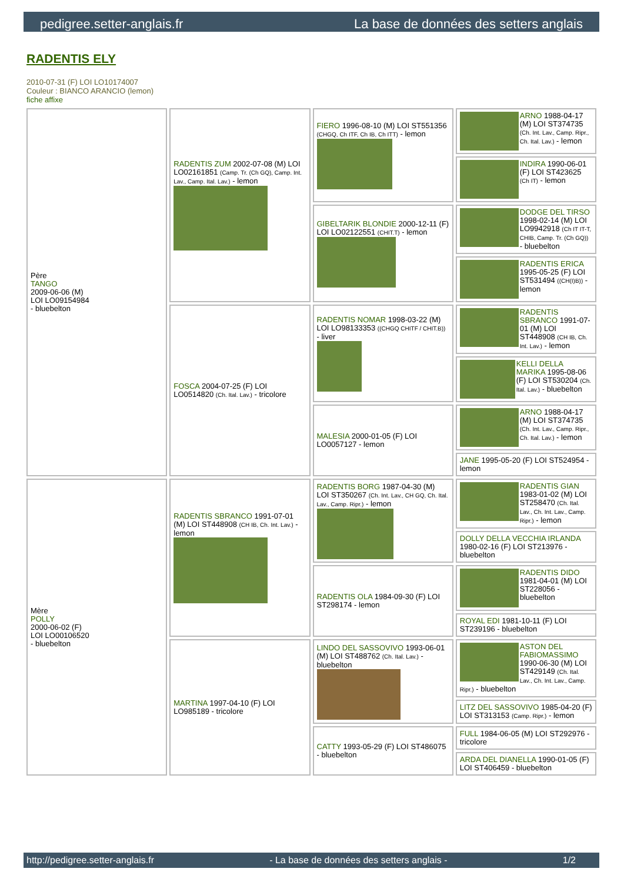pedigree.setter-anglais.fr La base de données des setters anglais
RADENTIS ELY
2010-07-31 (F) LOI LO10174007
Couleur : BIANCO ARANCIO (lemon)
fiche affixe
| Père TANGO 2009-06-06 (M) LOI LO09154984 - bluebelton | RADENTIS ZUM 2002-07-08 (M) LOI LO02161851 (Camp. Tr. (Ch GQ), Camp. Int. Lav., Camp. Ital. Lav.) - lemon | FIERO 1996-08-10 (M) LOI ST551356 (CHGQ, Ch ITF, Ch IB, Ch ITT) - lemon | ARNO 1988-04-17 (M) LOI ST374735 (Ch. Int. Lav., Camp. Ripr., Ch. Ital. Lav.) - lemon |
| | | | INDIRA 1990-06-01 (F) LOI ST423625 (Ch IT) - lemon |
| | | GIBELTARIK BLONDIE 2000-12-11 (F) LOI LO02122551 (CHIT.T) - lemon | DODGE DEL TIRSO 1998-02-14 (M) LOI LO9942918 (Ch IT IT-T, CHIB, Camp. Tr. (Ch GQ)) - bluebelton |
| | | | RADENTIS ERICA 1995-05-25 (F) LOI ST531494 ((CH(I)B)) - lemon |
| | FOSCA 2004-07-25 (F) LOI LO0514820 (Ch. Ital. Lav.) - tricolore | RADENTIS NOMAR 1998-03-22 (M) LOI LO98133353 ((CHGQ CHITF / CHIT.B)) - liver | RADENTIS SBRANCO 1991-07-01 (M) LOI ST448908 (CH IB, Ch. Int. Lav.) - lemon |
| | | | KELLI DELLA MARIKA 1995-08-06 (F) LOI ST530204 (Ch. Ital. Lav.) - bluebelton |
| | | MALESIA 2000-01-05 (F) LOI LO0057127 - lemon | ARNO 1988-04-17 (M) LOI ST374735 (Ch. Int. Lav., Camp. Ripr., Ch. Ital. Lav.) - lemon |
| | | | JANE 1995-05-20 (F) LOI ST524954 - lemon |
| Mère POLLY 2000-06-02 (F) LOI LO00106520 - bluebelton | RADENTIS SBRANCO 1991-07-01 (M) LOI ST448908 (CH IB, Ch. Int. Lav.) - lemon | RADENTIS BORG 1987-04-30 (M) LOI ST350267 (Ch. Int. Lav., CH GQ, Ch. Ital. Lav., Camp. Ripr.) - lemon | RADENTIS GIAN 1983-01-02 (M) LOI ST258470 (Ch. Ital. Lav., Ch. Int. Lav., Camp. Ripr.) - lemon |
| | | | DOLLY DELLA VECCHIA IRLANDA 1980-02-16 (F) LOI ST213976 - bluebelton |
| | | RADENTIS OLA 1984-09-30 (F) LOI ST298174 - lemon | RADENTIS DIDO 1981-04-01 (M) LOI ST228056 - bluebelton |
| | | | ROYAL EDI 1981-10-11 (F) LOI ST239196 - bluebelton |
| | MARTINA 1997-04-10 (F) LOI LO985189 - tricolore | LINDO DEL SASSOVIVO 1993-06-01 (M) LOI ST488762 (Ch. Ital. Lav.) - bluebelton | ASTON DEL FABIOMASSIMO 1990-06-30 (M) LOI ST429149 (Ch. Ital. Lav., Ch. Int. Lav., Camp. Ripr.) - bluebelton |
| | | | LITZ DEL SASSOVIVO 1985-04-20 (F) LOI ST313153 (Camp. Ripr.) - lemon |
| | | CATTY 1993-05-29 (F) LOI ST486075 - bluebelton | FULL 1984-06-05 (M) LOI ST292976 - tricolore |
| | | | ARDA DEL DIANELLA 1990-01-05 (F) LOI ST406459 - bluebelton |
http://pedigree.setter-anglais.fr - La base de données des setters anglais - 1/2